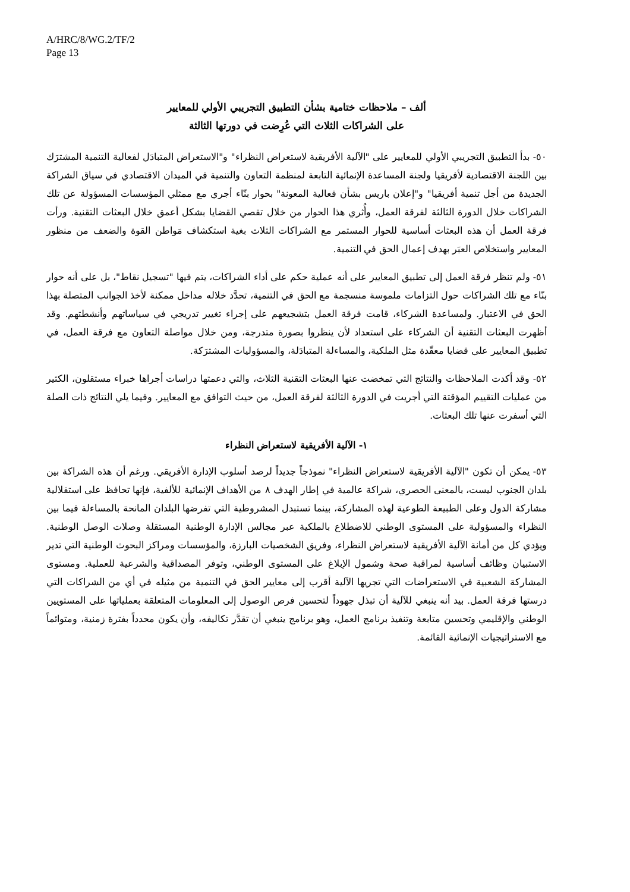A/HRC/8/WG.2/TF/2
Page 13
ألف – ملاحظات ختامية بشأن التطبيق التجريبي الأولي للمعايير
على الشراكات الثلاث التي عُرِضت في دورتها الثالثة
٥٠- بدأ التطبيق التجريبي الأولي للمعايير على "الآلية الأفريقية لاستعراض النظراء" و"الاستعراض المتبادَل لفعالية التنمية المشترَك بين اللجنة الاقتصادية لأفريقيا ولجنة المساعدة الإنمائية التابعة لمنظمة التعاون والتنمية في الميدان الاقتصادي في سياق الشراكة الجديدة من أجل تنمية أفريقيا" و"إعلان باريس بشأن فعالية المعونة" بحوار بنّاء أجري مع ممثلي المؤسسات المسؤولة عن تلك الشراكات خلال الدورة الثالثة لفرقة العمل، وأُثري هذا الحوار من خلال تقصي القضايا بشكل أعمق خلال البعثات التقنية. ورأت فرقة العمل أن هذه البعثات أساسية للحوار المستمر مع الشراكات الثلاث بغية استكشاف مَواطن القوة والضعف من منظور المعايير واستخلاص العبَر بهدف إعمال الحق في التنمية.
٥١- ولم تنظر فرقة العمل إلى تطبيق المعايير على أنه عملية حكم على أداء الشراكات، يتم فيها "تسجيل نقاط"، بل على أنه حوار بنّاء مع تلك الشراكات حول التزامات ملموسة منسجمة مع الحق في التنمية، تحدَّد خلاله مداخل ممكنة لأخذ الجوانب المتصلة بهذا الحق في الاعتبار. ولمساعدة الشركاء، قامت فرقة العمل بتشجيعهم على إجراء تغيير تدريجي في سياساتهم وأنشطتهم. وقد أظهرت البعثات التقنية أن الشركاء على استعداد لأن ينظروا بصورة متدرجة، ومن خلال مواصلة التعاون مع فرقة العمل، في تطبيق المعايير على قضايا معقّدة مثل الملكية، والمساءلة المتبادَلة، والمسؤوليات المشترَكة.
٥٢- وقد أكدت الملاحظات والنتائج التي تمخضت عنها البعثات التقنية الثلاث، والتي دعمتها دراسات أجراها خبراء مستقلون، الكثير من عمليات التقييم المؤقتة التي أجريت في الدورة الثالثة لفرقة العمل، من حيث التوافق مع المعايير. وفيما يلي النتائج ذات الصلة التي أسفرت عنها تلك البعثات.
١- الآلية الأفريقية لاستعراض النظراء
٥٣- يمكن أن تكون "الآلية الأفريقية لاستعراض النظراء" نموذجاً جديداً لرصد أسلوب الإدارة الأفريقي. ورغم أن هذه الشراكة بين بلدان الجنوب ليست، بالمعنى الحصري، شراكة عالمية في إطار الهدف ٨ من الأهداف الإنمائية للألفية، فإنها تحافظ على استقلالية مشاركة الدول وعلى الطبيعة الطوعية لهذه المشاركة، بينما تستبدل المشروطية التي تفرضها البلدان المانحة بالمساءلة فيما بين النظراء والمسؤولية على المستوى الوطني للاضطلاع بالملكية عبر مجالس الإدارة الوطنية المستقلة وصلات الوصل الوطنية. ويؤدي كل من أمانة الآلية الأفريقية لاستعراض النظراء، وفريق الشخصيات البارزة، والمؤسسات ومراكز البحوث الوطنية التي تدير الاستبيان وظائف أساسية لمراقبة صحة وشمول الإبلاغ على المستوى الوطني، وتوفر المصداقية والشرعية للعملية. ومستوى المشاركة الشعبية في الاستعراضات التي تجريها الآلية أقرب إلى معايير الحق في التنمية من مثيله في أي من الشراكات التي درستها فرقة العمل. بيد أنه ينبغي للآلية أن تبذل جهوداً لتحسين فرص الوصول إلى المعلومات المتعلقة بعملياتها على المستويين الوطني والإقليمي وتحسين متابعة وتنفيذ برنامج العمل، وهو برنامج ينبغي أن تقدَّر تكاليفه، وأن يكون محدداً بفترة زمنية، ومتوائماً مع الاستراتيجيات الإنمائية القائمة.